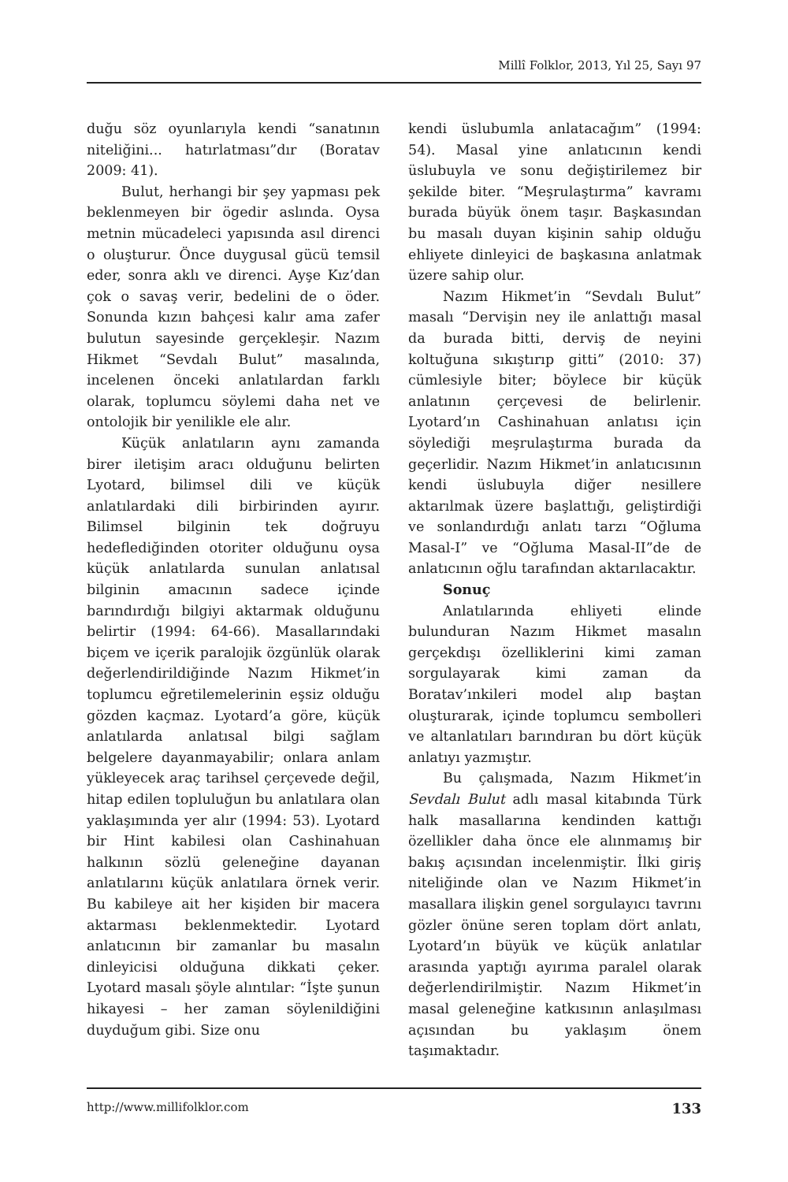Millî Folklor, 2013, Yıl 25, Sayı 97
duğu söz oyunlarıyla kendi “sanatının niteliğini... hatırlatması”dır (Boratav 2009: 41).
Bulut, herhangi bir şey yapması pek beklenmeyen bir ögedir aslında. Oysa metnin mücadeleci yapısında asıl direnci o oluşturur. Önce duygusal gücü temsil eder, sonra aklı ve direnci. Ayşe Kız’dan çok o savaş verir, bedelini de o öder. Sonunda kızın bahçesi kalır ama zafer bulutun sayesinde gerçekleşir. Nazım Hikmet “Sevdalı Bulut” masalında, incelenen önceki anlatılardan farklı olarak, toplumcu söylemi daha net ve ontolojik bir yenilikle ele alır.
Küçük anlatıların aynı zamanda birer iletişim aracı olduğunu belirten Lyotard, bilimsel dili ve küçük anlatılardaki dili birbirinden ayırır. Bilimsel bilginin tek doğruyu hedeflediğinden otoriter olduğunu oysa küçük anlatılarda sunulan anlatısal bilginin amacının sadece içinde barındırdığı bilgiyi aktarmak olduğunu belirtir (1994: 64-66). Masallarındaki biçem ve içerik paralojik özgünlük olarak değerlendirildiğinde Nazım Hikmet’in toplumcu eğretilemelerinin eşsiz olduğu gözden kaçmaz. Lyotard’a göre, küçük anlatılarda anlatısal bilgi sağlam belgelere dayanmayabilir; onlara anlam yükleyecek araç tarihsel çerçevede değil, hitap edilen topluluğun bu anlatılara olan yaklaşımında yer alır (1994: 53). Lyotard bir Hint kabilesi olan Cashinahuan halkının sözlü geleneğine dayanan anlatılarını küçük anlatılara örnek verir. Bu kabileye ait her kişiden bir macera aktarması beklenmektedir. Lyotard anlatıcının bir zamanlar bu masalın dinleyicisi olduğuna dikkati çeker. Lyotard masalı şöyle alıntılar: “İşte şunun hikayesi – her zaman söylenildiğini duyduğum gibi. Size onu
kendi üslubumla anlatacağım” (1994: 54). Masal yine anlatıcının kendi üslubuyla ve sonu değiştirilemez bir şekilde biter. “Meşrulaştırma” kavramı burada büyük önem taşır. Başkasından bu masalı duyan kişinin sahip olduğu ehliyete dinleyici de başkasına anlatmak üzere sahip olur.
Nazım Hikmet’in “Sevdalı Bulut” masalı “Dervişin ney ile anlattığı masal da burada bitti, derviş de neyini koltuğuna sıkıştırıp gitti” (2010: 37) cümlesiyle biter; böylece bir küçük anlatının çerçevesi de belirlenir. Lyotard’ın Cashinahuan anlatısı için söylediği meşrulaştırma burada da geçerlidir. Nazım Hikmet’in anlatıcısının kendi üslubuyla diğer nesillere aktarılmak üzere başlattığı, geliştirdiği ve sonlandırdığı anlatı tarzı “Oğluma Masal-I” ve “Oğluma Masal-II”de de anlatıcının oğlu tarafından aktarılacaktır.
Sonuç
Anlatılarında ehliyeti elinde bulunduran Nazım Hikmet masalın gerçekdışı özelliklerini kimi zaman sorgulayarak kimi zaman da Boratav’ınkileri model alıp baştan oluşturarak, içinde toplumcu sembolleri ve altanlatıları barındıran bu dört küçük anlatıyı yazmıştır.
Bu çalışmada, Nazım Hikmet’in Sevdalı Bulut adlı masal kitabında Türk halk masallarına kendinden kattığı özellikler daha önce ele alınmamış bir bakış açısından incelenmiştir. İlki giriş niteliğinde olan ve Nazım Hikmet’in masallara ilişkin genel sorgulayıcı tavrını gözler önüne seren toplam dört anlatı, Lyotard’ın büyük ve küçük anlatılar arasında yaptığı ayırıma paralel olarak değerlendirilmiştir. Nazım Hikmet’in masal geleneğine katkısının anlaşılması açısından bu yaklaşım önem taşımaktadır.
http://www.millifolklor.com 133